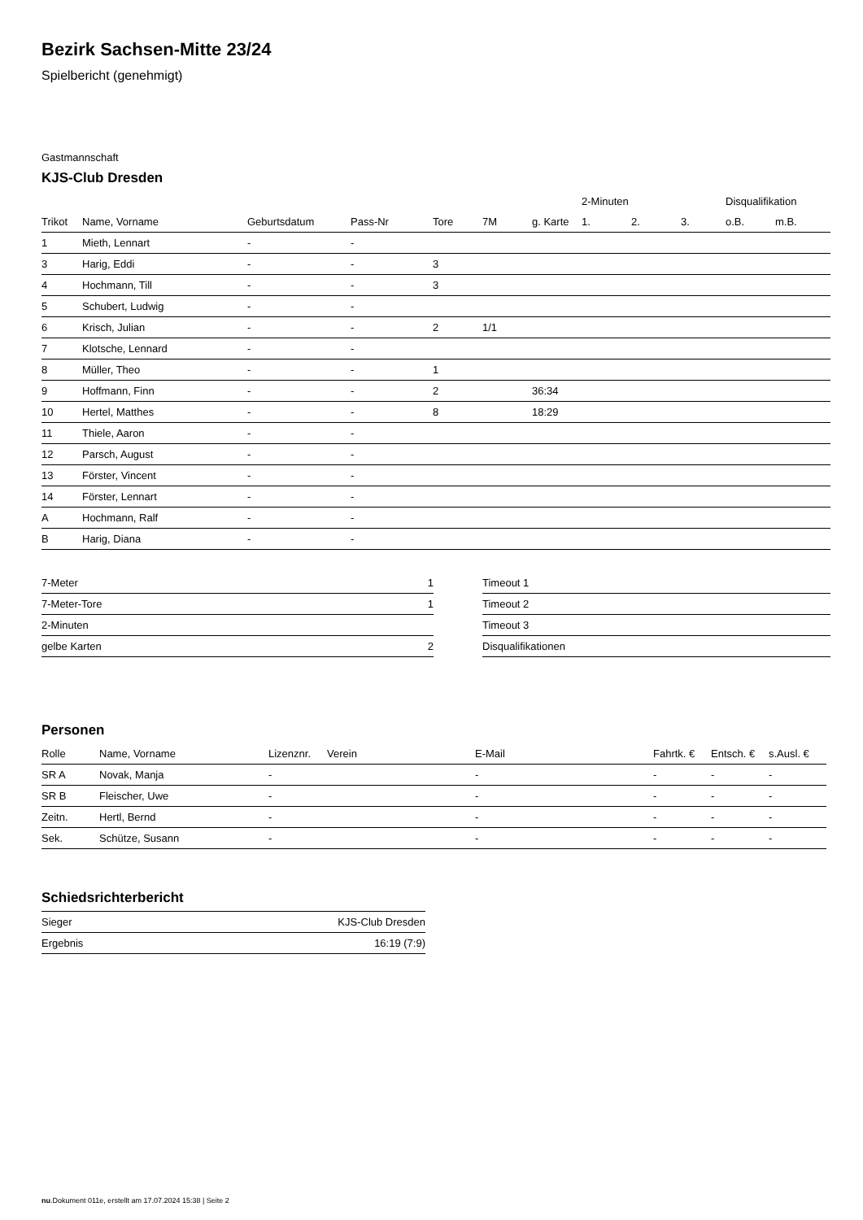Bezirk Sachsen-Mitte 23/24
Spielbericht (genehmigt)
Gastmannschaft
KJS-Club Dresden
| | | | | | | | 2-Minuten | | | Disqualifikation | |
| --- | --- | --- | --- | --- | --- | --- | --- | --- | --- | --- | --- |
| Trikot | Name, Vorname | Geburtsdatum | Pass-Nr | Tore | 7M | g. Karte | 1. | 2. | 3. | o.B. | m.B. |
| 1 | Mieth, Lennart | - | - | | | | | | | | |
| 3 | Harig, Eddi | - | - | 3 | | | | | | | |
| 4 | Hochmann, Till | - | - | 3 | | | | | | | |
| 5 | Schubert, Ludwig | - | - | | | | | | | | |
| 6 | Krisch, Julian | - | - | 2 | 1/1 | | | | | | |
| 7 | Klotsche, Lennard | - | - | | | | | | | | |
| 8 | Müller, Theo | - | - | 1 | | | | | | | |
| 9 | Hoffmann, Finn | - | - | 2 | | 36:34 | | | | | |
| 10 | Hertel, Matthes | - | - | 8 | | 18:29 | | | | | |
| 11 | Thiele, Aaron | - | - | | | | | | | | |
| 12 | Parsch, August | - | - | | | | | | | | |
| 13 | Förster, Vincent | - | - | | | | | | | | |
| 14 | Förster, Lennart | - | - | | | | | | | | |
| A | Hochmann, Ralf | - | - | | | | | | | | |
| B | Harig, Diana | - | - | | | | | | | | |
| 7-Meter | 1 |
| 7-Meter-Tore | 1 |
| 2-Minuten | |
| gelbe Karten | 2 |
| Timeout 1 |
| Timeout 2 |
| Timeout 3 |
| Disqualifikationen |
Personen
| Rolle | Name, Vorname | Lizenznr. | Verein | E-Mail | Fahrtk. € | Entsch. € | s.Ausl. € |
| --- | --- | --- | --- | --- | --- | --- | --- |
| SR A | Novak, Manja | - | | - | - | - | - |
| SR B | Fleischer, Uwe | - | | - | - | - | - |
| Zeitn. | Hertl, Bernd | - | | - | - | - | - |
| Sek. | Schütze, Susann | - | | - | - | - | - |
Schiedsrichterbericht
| Sieger | KJS-Club Dresden |
| Ergebnis | 16:19 (7:9) |
nu.Dokument 011e, erstellt am 17.07.2024 15:38 | Seite 2